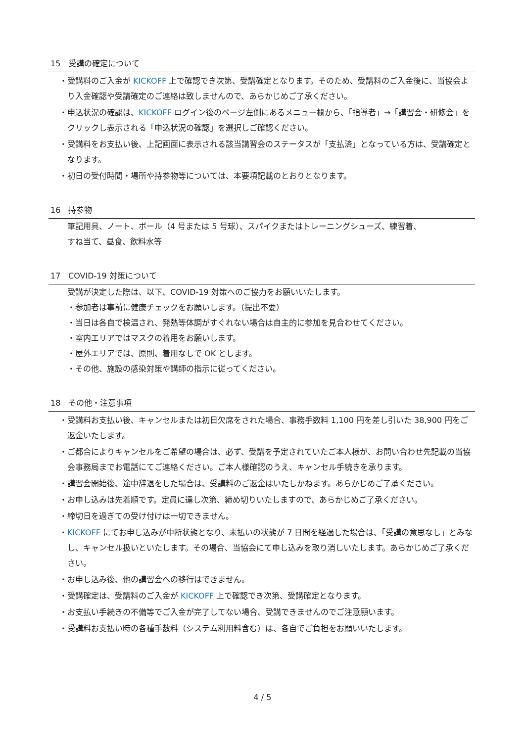15 受講の確定について
・受講料のご入金が KICKOFF 上で確認でき次第、受講確定となります。そのため、受講料のご入金後に、当協会より入金確認や受講確定のご連絡は致しませんので、あらかじめご了承ください。
・申込状況の確認は、KICKOFF ログイン後のページ左側にあるメニュー欄から、「指導者」→「講習会・研修会」をクリックし表示される「申込状況の確認」を選択しご確認ください。
・受講料をお支払い後、上記画面に表示される該当講習会のステータスが「支払済」となっている方は、受講確定となります。
・初日の受付時間・場所や持参物等については、本要項記載のとおりとなります。
16 持参物
筆記用具、ノート、ボール（4 号または 5 号球）、スパイクまたはトレーニングシューズ、練習着、
すね当て、昼食、飲料水等
17 COVID-19 対策について
受講が決定した際は、以下、COVID-19 対策へのご協力をお願いいたします。
・参加者は事前に健康チェックをお願いします。（提出不要）
・当日は各自で検温され、発熱等体調がすぐれない場合は自主的に参加を見合わせてください。
・室内エリアではマスクの着用をお願いします。
・屋外エリアでは、原則、着用なしで OK とします。
・その他、施設の感染対策や講師の指示に従ってください。
18 その他・注意事項
・受講料お支払い後、キャンセルまたは初日欠席をされた場合、事務手数料 1,100 円を差し引いた 38,900 円をご返金いたします。
・ご都合によりキャンセルをご希望の場合は、必ず、受講を予定されていたご本人様が、お問い合わせ先記載の当協会事務局までお電話にてご連絡ください。ご本人様確認のうえ、キャンセル手続きを承ります。
・講習会開始後、途中辞退をした場合は、受講料のご返金はいたしかねます。あらかじめご了承ください。
・お申し込みは先着順です。定員に達し次第、締め切りいたしますので、あらかじめご了承ください。
・締切日を過ぎての受け付けは一切できません。
・KICKOFF にてお申し込みが中断状態となり、未払いの状態が 7 日間を経過した場合は、「受講の意思なし」とみなし、キャンセル扱いといたします。その場合、当協会にて申し込みを取り消しいたします。あらかじめご了承ください。
・お申し込み後、他の講習会への移行はできません。
・受講確定は、受講料のご入金が KICKOFF 上で確認でき次第、受講確定となります。
・お支払い手続きの不備等でご入金が完了してない場合、受講できませんのでご注意願います。
・受講料お支払い時の各種手数料（システム利用料含む）は、各自でご負担をお願いいたします。
4 / 5